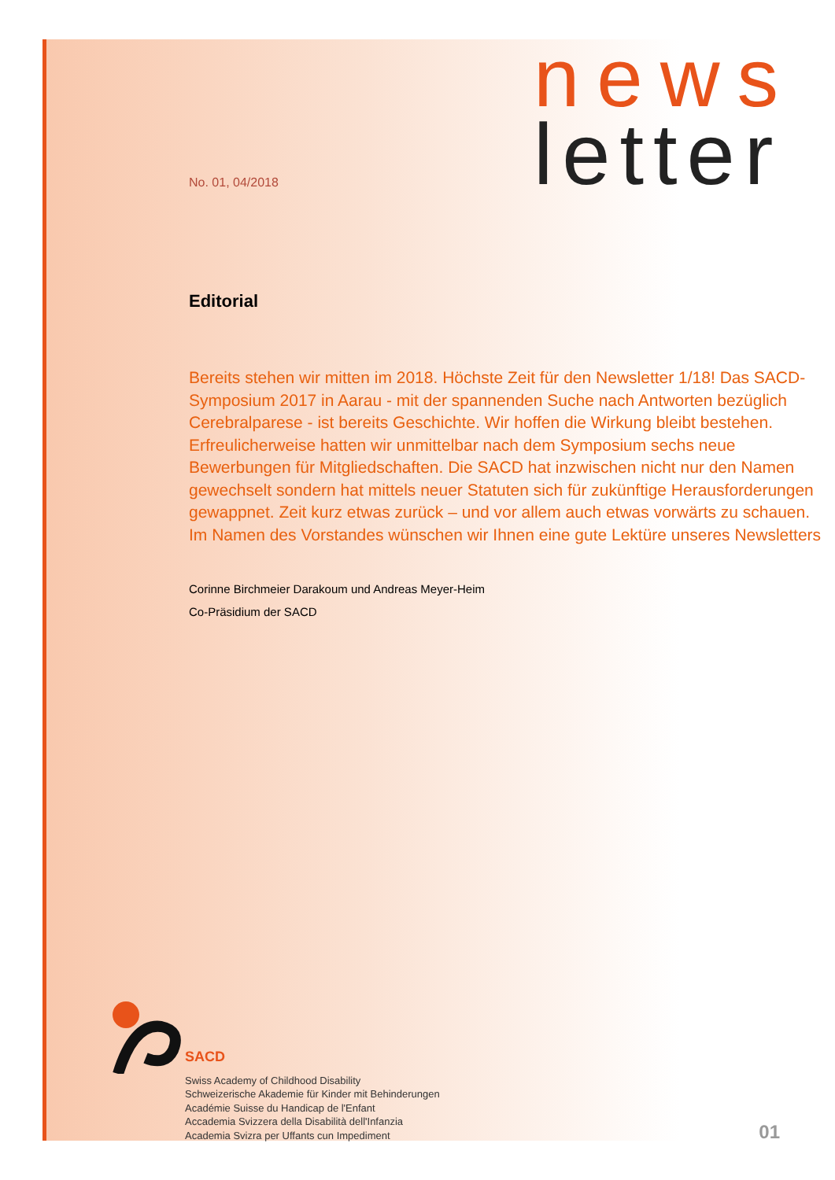No. 01, 04/2018
news
letter
Editorial
Bereits stehen wir mitten im 2018. Höchste Zeit für den Newsletter 1/18! Das SACD-Symposium 2017 in Aarau - mit der spannenden Suche nach Antworten bezüglich Cerebralparese - ist bereits Geschichte. Wir hoffen die Wirkung bleibt bestehen. Erfreulicherweise hatten wir unmittelbar nach dem Symposium sechs neue Bewerbungen für Mitgliedschaften. Die SACD hat inzwischen nicht nur den Namen gewechselt sondern hat mittels neuer Statuten sich für zukünftige Herausforderungen gewappnet. Zeit kurz etwas zurück – und vor allem auch etwas vorwärts zu schauen.
Im Namen des Vorstandes wünschen wir Ihnen eine gute Lektüre unseres Newsletters
Corinne Birchmeier Darakoum und Andreas Meyer-Heim
Co-Präsidium der SACD
SACD
Swiss Academy of Childhood Disability
Schweizerische Akademie für Kinder mit Behinderungen
Académie Suisse du Handicap de l'Enfant
Accademia Svizzera della Disabilità dell'Infanzia
Academia Svizra per Uffants cun Impediment
01